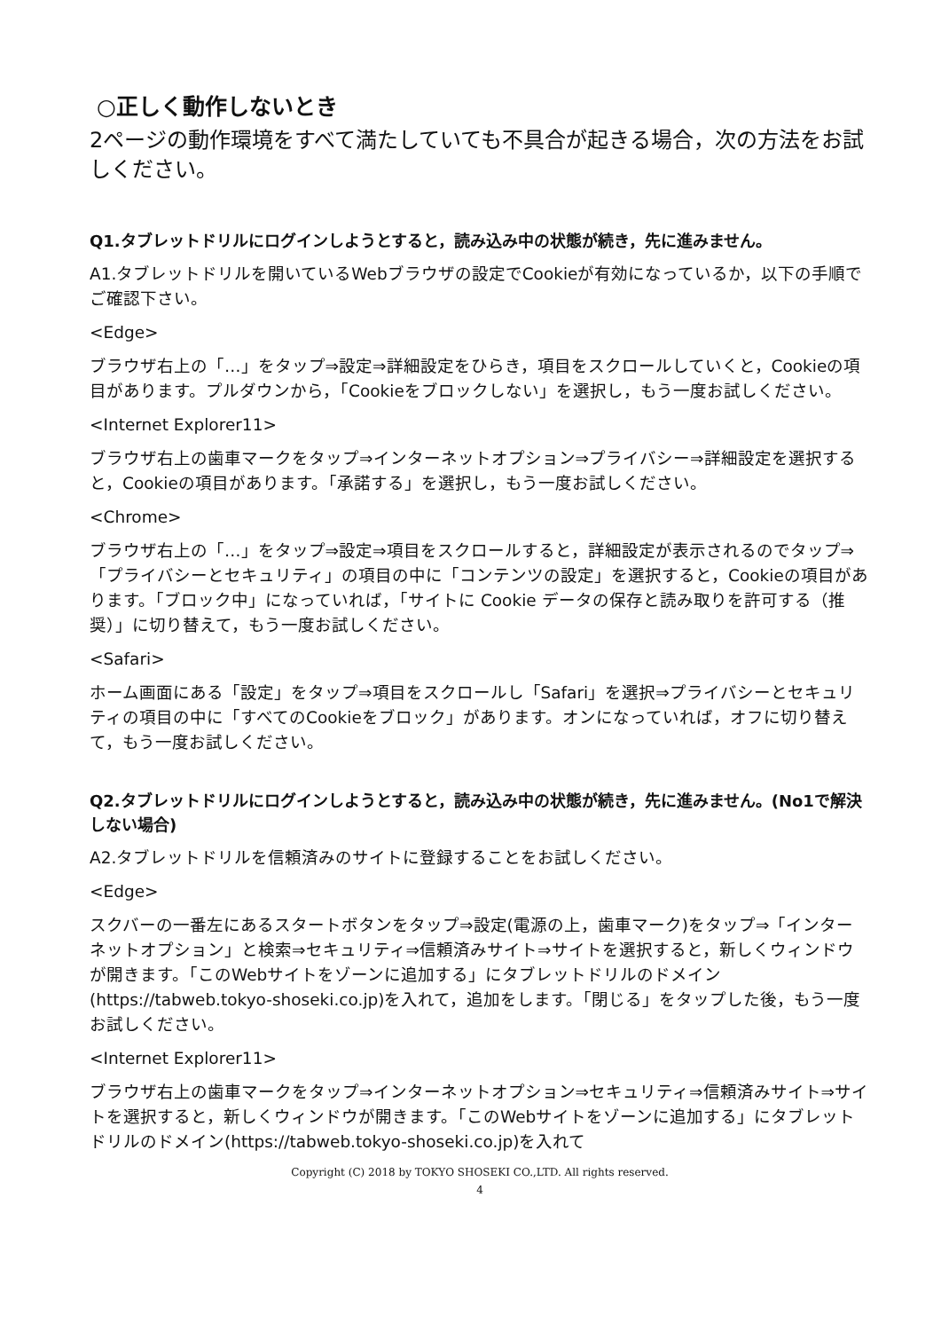○正しく動作しないとき
2ページの動作環境をすべて満たしていても不具合が起きる場合，次の方法をお試しください。
Q1.タブレットドリルにログインしようとすると，読み込み中の状態が続き，先に進みません。
A1.タブレットドリルを開いているWebブラウザの設定でCookieが有効になっているか，以下の手順でご確認下さい。
<Edge>
ブラウザ右上の「…」をタップ⇒設定⇒詳細設定をひらき，項目をスクロールしていくと，Cookieの項目があります。プルダウンから，「Cookieをブロックしない」を選択し，もう一度お試しください。
<Internet Explorer11>
ブラウザ右上の歯車マークをタップ⇒インターネットオプション⇒プライバシー⇒詳細設定を選択すると，Cookieの項目があります。「承諾する」を選択し，もう一度お試しください。
<Chrome>
ブラウザ右上の「…」をタップ⇒設定⇒項目をスクロールすると，詳細設定が表示されるのでタップ⇒「プライバシーとセキュリティ」の項目の中に「コンテンツの設定」を選択すると，Cookieの項目があります。「ブロック中」になっていれば，「サイトに Cookie データの保存と読み取りを許可する（推奨）」に切り替えて，もう一度お試しください。
<Safari>
ホーム画面にある「設定」をタップ⇒項目をスクロールし「Safari」を選択⇒プライバシーとセキュリティの項目の中に「すべてのCookieをブロック」があります。オンになっていれば，オフに切り替えて，もう一度お試しください。
Q2.タブレットドリルにログインしようとすると，読み込み中の状態が続き，先に進みません。(No1で解決しない場合)
A2.タブレットドリルを信頼済みのサイトに登録することをお試しください。
<Edge>
スクバーの一番左にあるスタートボタンをタップ⇒設定(電源の上，歯車マーク)をタップ⇒「インターネットオプション」と検索⇒セキュリティ⇒信頼済みサイト⇒サイトを選択すると，新しくウィンドウが開きます。「このWebサイトをゾーンに追加する」にタブレットドリルのドメイン(https://tabweb.tokyo-shoseki.co.jp)を入れて，追加をします。「閉じる」をタップした後，もう一度お試しください。
<Internet Explorer11>
ブラウザ右上の歯車マークをタップ⇒インターネットオプション⇒セキュリティ⇒信頼済みサイト⇒サイトを選択すると，新しくウィンドウが開きます。「このWebサイトをゾーンに追加する」にタブレットドリルのドメイン(https://tabweb.tokyo-shoseki.co.jp)を入れて
Copyright (C) 2018 by TOKYO SHOSEKI CO.,LTD. All rights reserved.
4